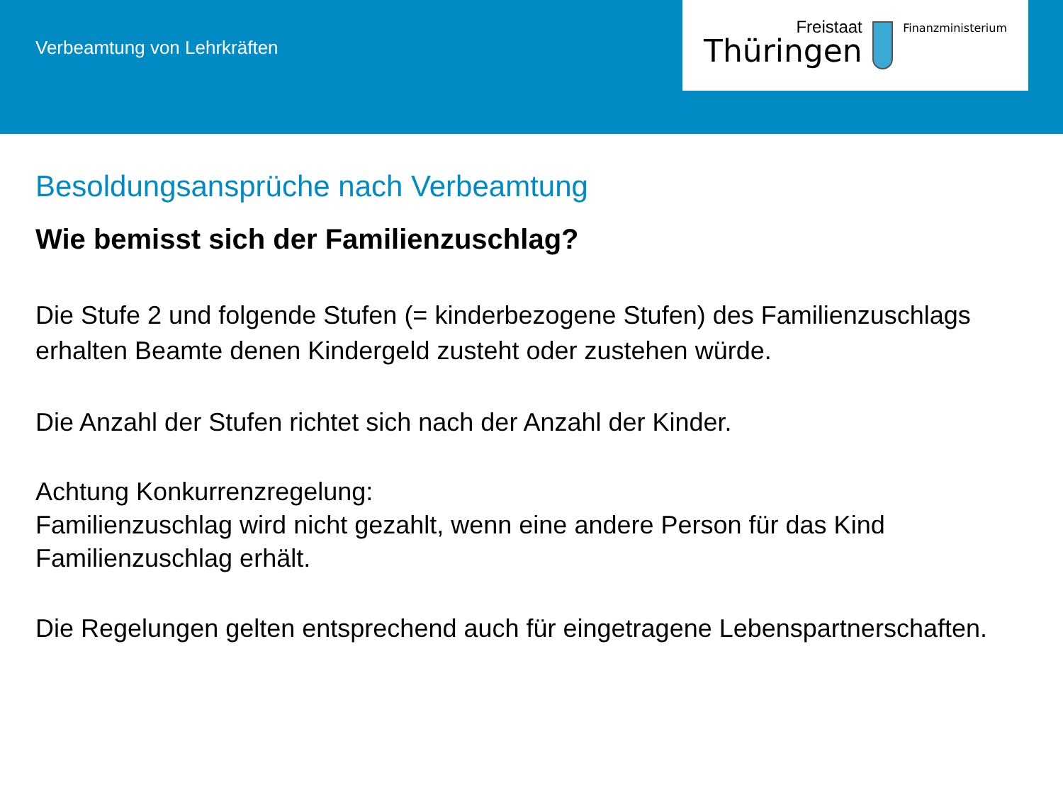Verbeamtung von Lehrkräften
Freistaat
Thüringen
Finanzministerium
Besoldungsansprüche nach Verbeamtung
Wie bemisst sich der Familienzuschlag?
Die Stufe 2 und folgende Stufen (= kinderbezogene Stufen) des Familienzuschlags erhalten Beamte denen Kindergeld zusteht oder zustehen würde.
Die Anzahl der Stufen richtet sich nach der Anzahl der Kinder.
Achtung Konkurrenzregelung:
Familienzuschlag wird nicht gezahlt, wenn eine andere Person für das Kind Familienzuschlag erhält.
Die Regelungen gelten entsprechend auch für eingetragene Lebenspartnerschaften.